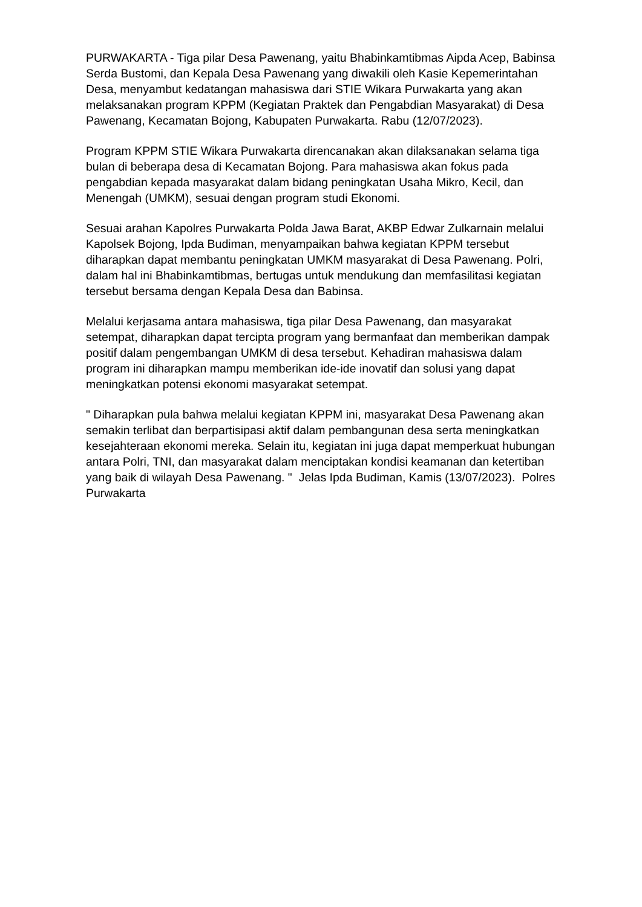PURWAKARTA - Tiga pilar Desa Pawenang, yaitu Bhabinkamtibmas Aipda Acep, Babinsa Serda Bustomi, dan Kepala Desa Pawenang yang diwakili oleh Kasie Kepemerintahan Desa, menyambut kedatangan mahasiswa dari STIE Wikara Purwakarta yang akan melaksanakan program KPPM (Kegiatan Praktek dan Pengabdian Masyarakat) di Desa Pawenang, Kecamatan Bojong, Kabupaten Purwakarta. Rabu (12/07/2023).
Program KPPM STIE Wikara Purwakarta direncanakan akan dilaksanakan selama tiga bulan di beberapa desa di Kecamatan Bojong. Para mahasiswa akan fokus pada pengabdian kepada masyarakat dalam bidang peningkatan Usaha Mikro, Kecil, dan Menengah (UMKM), sesuai dengan program studi Ekonomi.
Sesuai arahan Kapolres Purwakarta Polda Jawa Barat, AKBP Edwar Zulkarnain melalui Kapolsek Bojong, Ipda Budiman, menyampaikan bahwa kegiatan KPPM tersebut diharapkan dapat membantu peningkatan UMKM masyarakat di Desa Pawenang. Polri, dalam hal ini Bhabinkamtibmas, bertugas untuk mendukung dan memfasilitasi kegiatan tersebut bersama dengan Kepala Desa dan Babinsa.
Melalui kerjasama antara mahasiswa, tiga pilar Desa Pawenang, dan masyarakat setempat, diharapkan dapat tercipta program yang bermanfaat dan memberikan dampak positif dalam pengembangan UMKM di desa tersebut. Kehadiran mahasiswa dalam program ini diharapkan mampu memberikan ide-ide inovatif dan solusi yang dapat meningkatkan potensi ekonomi masyarakat setempat.
" Diharapkan pula bahwa melalui kegiatan KPPM ini, masyarakat Desa Pawenang akan semakin terlibat dan berpartisipasi aktif dalam pembangunan desa serta meningkatkan kesejahteraan ekonomi mereka. Selain itu, kegiatan ini juga dapat memperkuat hubungan antara Polri, TNI, dan masyarakat dalam menciptakan kondisi keamanan dan ketertiban yang baik di wilayah Desa Pawenang. " Jelas Ipda Budiman, Kamis (13/07/2023). Polres Purwakarta